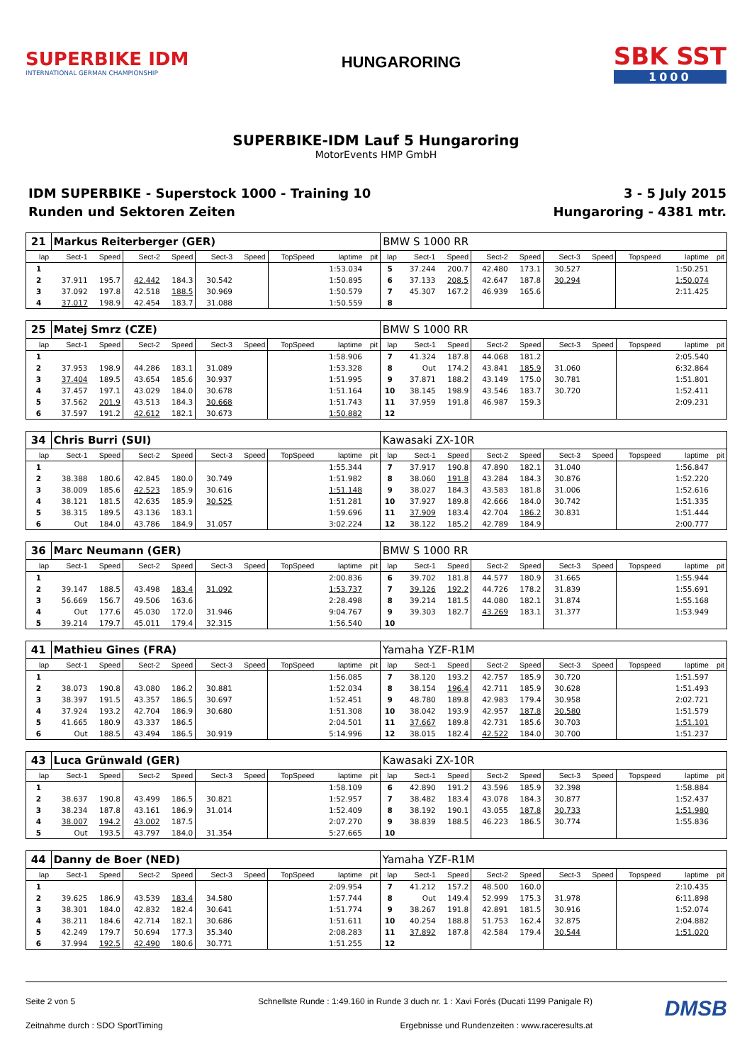SUPERBIKE IDM
INTERNATIONAL GERMAN CHAMPIONSHIP
HUNGARORING
SBK SST
1000
SUPERBIKE-IDM Lauf 5 Hungaroring
MotorEvents HMP GmbH
IDM SUPERBIKE - Superstock 1000 - Training 10
Runden und Sektoren Zeiten
3 - 5 July 2015
Hungaroring - 4381 mtr.
| 21 | Markus Reiterberger (GER) | | | | | | | | | BMW S 1000 RR | | | | | | | | | |
| lap | Sect-1 | Speed | Sect-2 | Speed | Sect-3 | Speed | TopSpeed | laptime | pit | lap | Sect-1 | Speed | Sect-2 | Speed | Sect-3 | Speed | Topspeed | laptime | pit |
| 1 | | | | | | | | 1:53.034 | | 5 | 37.244 | 200.7 | 42.480 | 173.1 | 30.527 | | | 1:50.251 | |
| 2 | 37.911 | 195.7 | 42.442 | 184.3 | 30.542 | | | 1:50.895 | | 6 | 37.133 | 208.5 | 42.647 | 187.8 | 30.294 | | | 1:50.074 | |
| 3 | 37.092 | 197.8 | 42.518 | 188.5 | 30.969 | | | 1:50.579 | | 7 | 45.307 | 167.2 | 46.939 | 165.6 | | | | 2:11.425 | |
| 4 | 37.017 | 198.9 | 42.454 | 183.7 | 31.088 | | | 1:50.559 | | 8 | | | | | | | | | |
| 25 | Matej Smrz (CZE) | | | | | | | | | BMW S 1000 RR | | | | | | | | | |
| lap | Sect-1 | Speed | Sect-2 | Speed | Sect-3 | Speed | TopSpeed | laptime | pit | lap | Sect-1 | Speed | Sect-2 | Speed | Sect-3 | Speed | Topspeed | laptime | pit |
| 1 | | | | | | | | 1:58.906 | | 7 | 41.324 | 187.8 | 44.068 | 181.2 | | | | 2:05.540 | |
| 2 | 37.953 | 198.9 | 44.286 | 183.1 | 31.089 | | | 1:53.328 | | 8 | Out | 174.2 | 43.841 | 185.9 | 31.060 | | | 6:32.864 | |
| 3 | 37.404 | 189.5 | 43.654 | 185.6 | 30.937 | | | 1:51.995 | | 9 | 37.871 | 188.2 | 43.149 | 175.0 | 30.781 | | | 1:51.801 | |
| 4 | 37.457 | 197.1 | 43.029 | 184.0 | 30.678 | | | 1:51.164 | | 10 | 38.145 | 198.9 | 43.546 | 183.7 | 30.720 | | | 1:52.411 | |
| 5 | 37.562 | 201.9 | 43.513 | 184.3 | 30.668 | | | 1:51.743 | | 11 | 37.959 | 191.8 | 46.987 | 159.3 | | | | 2:09.231 | |
| 6 | 37.597 | 191.2 | 42.612 | 182.1 | 30.673 | | | 1:50.882 | | 12 | | | | | | | | | |
| 34 | Chris Burri (SUI) | | | | | | | | | Kawasaki ZX-10R | | | | | | | | | |
| lap | Sect-1 | Speed | Sect-2 | Speed | Sect-3 | Speed | TopSpeed | laptime | pit | lap | Sect-1 | Speed | Sect-2 | Speed | Sect-3 | Speed | Topspeed | laptime | pit |
| 1 | | | | | | | | 1:55.344 | | 7 | 37.917 | 190.8 | 47.890 | 182.1 | 31.040 | | | 1:56.847 | |
| 2 | 38.388 | 180.6 | 42.845 | 180.0 | 30.749 | | | 1:51.982 | | 8 | 38.060 | 191.8 | 43.284 | 184.3 | 30.876 | | | 1:52.220 | |
| 3 | 38.009 | 185.6 | 42.523 | 185.9 | 30.616 | | | 1:51.148 | | 9 | 38.027 | 184.3 | 43.583 | 181.8 | 31.006 | | | 1:52.616 | |
| 4 | 38.121 | 181.5 | 42.635 | 185.9 | 30.525 | | | 1:51.281 | | 10 | 37.927 | 189.8 | 42.666 | 184.0 | 30.742 | | | 1:51.335 | |
| 5 | 38.315 | 189.5 | 43.136 | 183.1 | | | | 1:59.696 | | 11 | 37.909 | 183.4 | 42.704 | 186.2 | 30.831 | | | 1:51.444 | |
| 6 | Out | 184.0 | 43.786 | 184.9 | 31.057 | | | 3:02.224 | | 12 | 38.122 | 185.2 | 42.789 | 184.9 | | | | 2:00.777 | |
| 36 | Marc Neumann (GER) | | | | | | | | | BMW S 1000 RR | | | | | | | | | |
| lap | Sect-1 | Speed | Sect-2 | Speed | Sect-3 | Speed | TopSpeed | laptime | pit | lap | Sect-1 | Speed | Sect-2 | Speed | Sect-3 | Speed | Topspeed | laptime | pit |
| 1 | | | | | | | | 2:00.836 | | 6 | 39.702 | 181.8 | 44.577 | 180.9 | 31.665 | | | 1:55.944 | |
| 2 | 39.147 | 188.5 | 43.498 | 183.4 | 31.092 | | | 1:53.737 | | 7 | 39.126 | 192.2 | 44.726 | 178.2 | 31.839 | | | 1:55.691 | |
| 3 | 56.669 | 156.7 | 49.506 | 163.6 | | | | 2:28.498 | | 8 | 39.214 | 181.5 | 44.080 | 182.1 | 31.874 | | | 1:55.168 | |
| 4 | Out | 177.6 | 45.030 | 172.0 | 31.946 | | | 9:04.767 | | 9 | 39.303 | 182.7 | 43.269 | 183.1 | 31.377 | | | 1:53.949 | |
| 5 | 39.214 | 179.7 | 45.011 | 179.4 | 32.315 | | | 1:56.540 | | 10 | | | | | | | | | |
| 41 | Mathieu Gines (FRA) | | | | | | | | | Yamaha YZF-R1M | | | | | | | | | |
| lap | Sect-1 | Speed | Sect-2 | Speed | Sect-3 | Speed | TopSpeed | laptime | pit | lap | Sect-1 | Speed | Sect-2 | Speed | Sect-3 | Speed | Topspeed | laptime | pit |
| 1 | | | | | | | | 1:56.085 | | 7 | 38.120 | 193.2 | 42.757 | 185.9 | 30.720 | | | 1:51.597 | |
| 2 | 38.073 | 190.8 | 43.080 | 186.2 | 30.881 | | | 1:52.034 | | 8 | 38.154 | 196.4 | 42.711 | 185.9 | 30.628 | | | 1:51.493 | |
| 3 | 38.397 | 191.5 | 43.357 | 186.5 | 30.697 | | | 1:52.451 | | 9 | 48.780 | 189.8 | 42.983 | 179.4 | 30.958 | | | 2:02.721 | |
| 4 | 37.924 | 193.2 | 42.704 | 186.9 | 30.680 | | | 1:51.308 | | 10 | 38.042 | 193.9 | 42.957 | 187.8 | 30.580 | | | 1:51.579 | |
| 5 | 41.665 | 180.9 | 43.337 | 186.5 | | | | 2:04.501 | | 11 | 37.667 | 189.8 | 42.731 | 185.6 | 30.703 | | | 1:51.101 | |
| 6 | Out | 188.5 | 43.494 | 186.5 | 30.919 | | | 5:14.996 | | 12 | 38.015 | 182.4 | 42.522 | 184.0 | 30.700 | | | 1:51.237 | |
| 43 | Luca Grünwald (GER) | | | | | | | | | Kawasaki ZX-10R | | | | | | | | | |
| lap | Sect-1 | Speed | Sect-2 | Speed | Sect-3 | Speed | TopSpeed | laptime | pit | lap | Sect-1 | Speed | Sect-2 | Speed | Sect-3 | Speed | Topspeed | laptime | pit |
| 1 | | | | | | | | 1:58.109 | | 6 | 42.890 | 191.2 | 43.596 | 185.9 | 32.398 | | | 1:58.884 | |
| 2 | 38.637 | 190.8 | 43.499 | 186.5 | 30.821 | | | 1:52.957 | | 7 | 38.482 | 183.4 | 43.078 | 184.3 | 30.877 | | | 1:52.437 | |
| 3 | 38.234 | 187.8 | 43.161 | 186.9 | 31.014 | | | 1:52.409 | | 8 | 38.192 | 190.1 | 43.055 | 187.8 | 30.733 | | | 1:51.980 | |
| 4 | 38.007 | 194.2 | 43.002 | 187.5 | | | | 2:07.270 | | 9 | 38.839 | 188.5 | 46.223 | 186.5 | 30.774 | | | 1:55.836 | |
| 5 | Out | 193.5 | 43.797 | 184.0 | 31.354 | | | 5:27.665 | | 10 | | | | | | | | | |
| 44 | Danny de Boer (NED) | | | | | | | | | Yamaha YZF-R1M | | | | | | | | | |
| lap | Sect-1 | Speed | Sect-2 | Speed | Sect-3 | Speed | TopSpeed | laptime | pit | lap | Sect-1 | Speed | Sect-2 | Speed | Sect-3 | Speed | Topspeed | laptime | pit |
| 1 | | | | | | | | 2:09.954 | | 7 | 41.212 | 157.2 | 48.500 | 160.0 | | | | 2:10.435 | |
| 2 | 39.625 | 186.9 | 43.539 | 183.4 | 34.580 | | | 1:57.744 | | 8 | Out | 149.4 | 52.999 | 175.3 | 31.978 | | | 6:11.898 | |
| 3 | 38.301 | 184.0 | 42.832 | 182.4 | 30.641 | | | 1:51.774 | | 9 | 38.267 | 191.8 | 42.891 | 181.5 | 30.916 | | | 1:52.074 | |
| 4 | 38.211 | 184.6 | 42.714 | 182.1 | 30.686 | | | 1:51.611 | | 10 | 40.254 | 188.8 | 51.753 | 162.4 | 32.875 | | | 2:04.882 | |
| 5 | 42.249 | 179.7 | 50.694 | 177.3 | 35.340 | | | 2:08.283 | | 11 | 37.892 | 187.8 | 42.584 | 179.4 | 30.544 | | | 1:51.020 | |
| 6 | 37.994 | 192.5 | 42.490 | 180.6 | 30.771 | | | 1:51.255 | | 12 | | | | | | | | | |
Seite 2 von 5 Schnellste Runde : 1:49.160 in Runde 3 duch nr. 1 : Xavi Forés (Ducati 1199 Panigale R)
Zeitnahme durch : SDO SportTiming Ergebnisse und Rundenzeiten : www.raceresults.at
DMSB